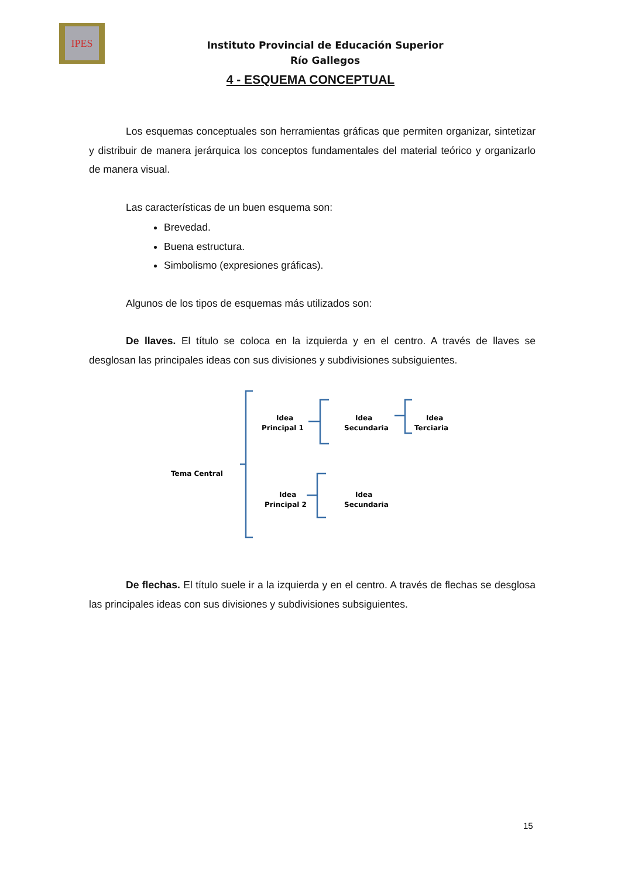IPES
Instituto Provincial de Educación Superior
Río Gallegos
4 - ESQUEMA CONCEPTUAL
Los esquemas conceptuales son herramientas gráficas que permiten organizar, sintetizar y distribuir de manera jerárquica los conceptos fundamentales del material teórico y organizarlo de manera visual.
Las características de un buen esquema son:
Brevedad.
Buena estructura.
Simbolismo (expresiones gráficas).
Algunos de los tipos de esquemas más utilizados son:
De llaves. El título se coloca en la izquierda y en el centro. A través de llaves se desglosan las principales ideas con sus divisiones y subdivisiones subsiguientes.
Tema Central
Idea
Principal 1
Idea
Secundaria
Idea
Terciaria
Idea
Principal 2
Idea
Secundaria
De flechas. El título suele ir a la izquierda y en el centro. A través de flechas se desglosa las principales ideas con sus divisiones y subdivisiones subsiguientes.
15